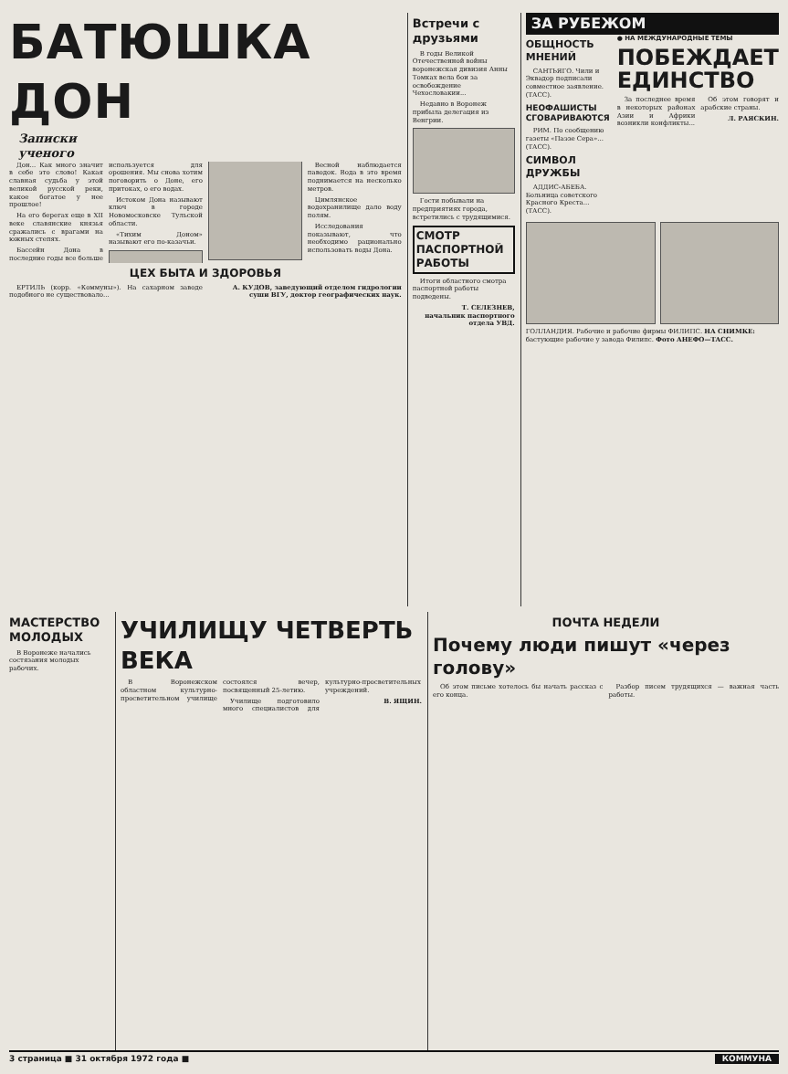БАТЮШКА ДОН
Записки
ученого
Дон... Как много значит в себе это слово! Какая славная судьба у этой великой русской реки, какое богатое у нее прошлое!
На его берегах еще в XII веке славянские князья сражались с врагами на южных степях.
Бассейн Дона в последние годы все больше используется для орошения. Мы снова хотим поговорить о Доне, его притоках, о его водах.
Истоком Дона называют ключ в городе Новомосковске Тульской области.
«Тихим Доном» называют его по-казачьи.
Весной наблюдается паводок. Вода в это время поднимается на несколько метров.
Цимлянское водохранилище дало воду полям.
Исследования показывают, что необходимо рационально использовать воды Дона.
ЦЕХ БЫТА И ЗДОРОВЬЯ
ЕРТИЛЬ (корр. «Коммуны»). На сахарном заводе подобного не существовало...
А. КУДОВ, заведующий отделом гидрологии суши ВГУ, доктор географических наук.
Встречи с друзьями
В годы Великой Отечественной войны воронежская дивизия Анны Томках вела бои за освобождение Чехословакии...
Недавно в Воронеж прибыла делегация из Венгрии.
Гости побывали на предприятиях города, встретились с трудящимися.
СМОТР ПАСПОРТНОЙ РАБОТЫ
Итоги областного смотра паспортной работы подведены.
Т. СЕЛЕЗНЕВ,
начальник паспортного отдела УВД.
ЗА РУБЕЖОМ
ОБЩНОСТЬ МНЕНИЙ
САНТЬЯГО. Чили и Эквадор подписали совместное заявление. (ТАСС).
НЕОФАШИСТЫ СГОВАРИВАЮТСЯ
РИМ. По сообщению газеты «Паэзе Сера»... (ТАСС).
СИМВОЛ ДРУЖБЫ
АДДИС-АБЕБА. Больница советского Красного Креста... (ТАСС).
● НА МЕЖДУНАРОДНЫЕ ТЕМЫ
ПОБЕЖДАЕТ ЕДИНСТВО
За последнее время в некоторых районах Азии и Африки возникли конфликты...
Об этом говорят и арабские страны.
Л. РАЯСКИН.
ГОЛЛАНДИЯ. Рабочие и рабочие фирмы ФИЛИПС. НА СНИМКЕ: бастующие рабочие у завода Филипс. Фото АНЕФО—ТАСС.
МАСТЕРСТВО МОЛОДЫХ
В Воронеже начались состязания молодых рабочих.
УЧИЛИЩУ ЧЕТВЕРТЬ ВЕКА
В Воронежском областном культурно-просветительном училище состоялся вечер, посвященный 25-летию.
Училище подготовило много специалистов для культурно-просветительных учреждений.
В. ЯЩИН.
ПОЧТА НЕДЕЛИ
Почему люди пишут «через голову»
Об этом письме хотелось бы начать рассказ с его конца.
Разбор писем трудящихся — важная часть работы.
3 страница ■ 31 октября 1972 года ■ КОММУНА